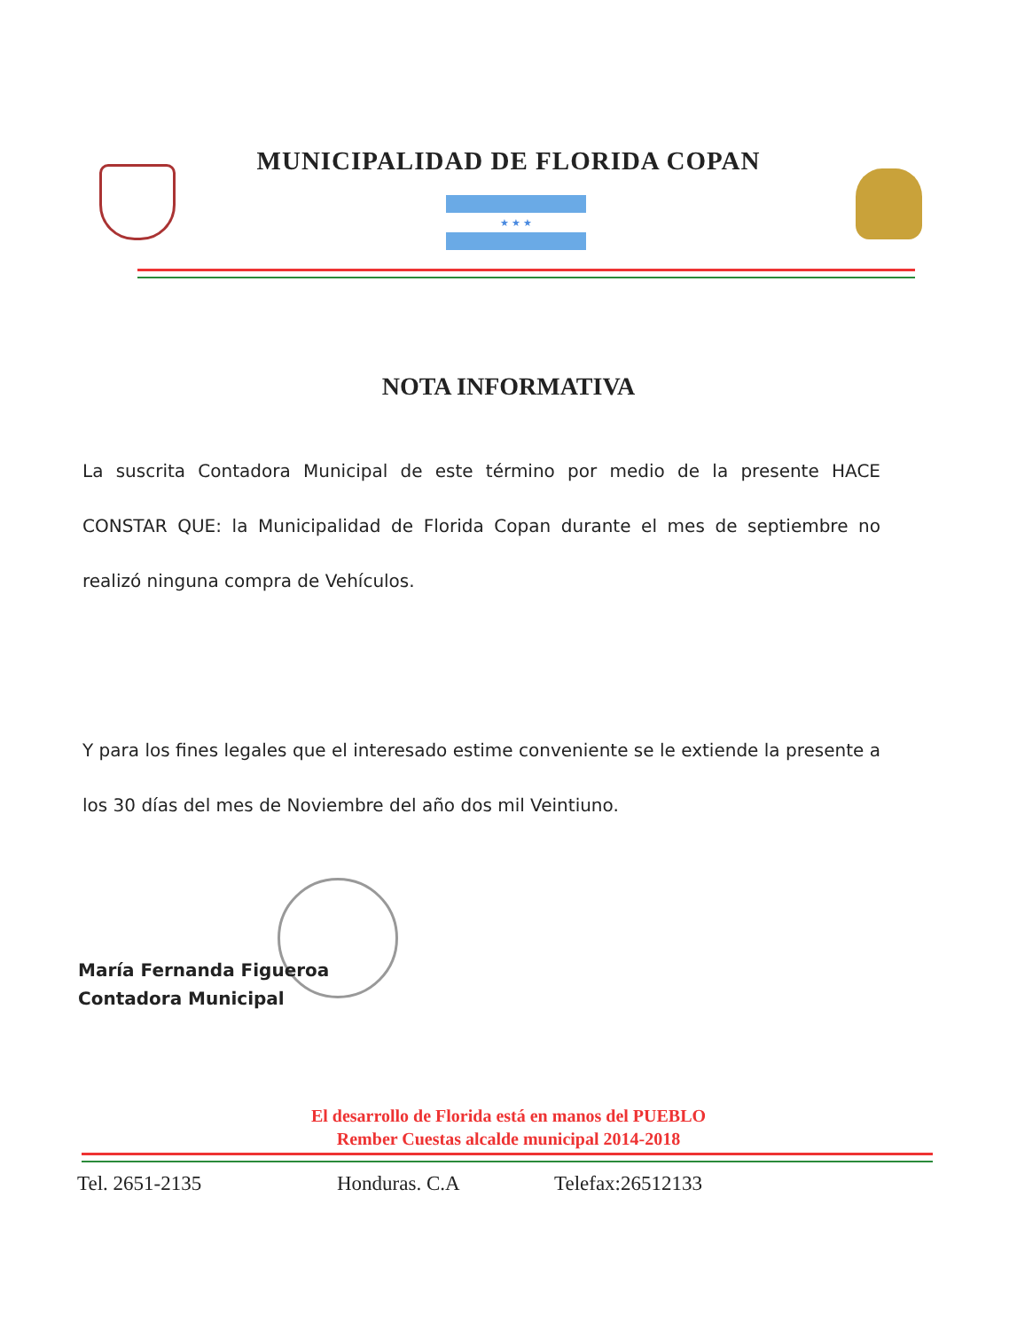MUNICIPALIDAD DE FLORIDA COPAN
★ ★ ★
NOTA INFORMATIVA
La suscrita Contadora Municipal de este término por medio de la presente HACE CONSTAR QUE: la Municipalidad de Florida Copan durante el mes de septiembre no realizó ninguna compra de Vehículos.
Y para los fines legales que el interesado estime conveniente se le extiende la presente a los 30 días del mes de Noviembre del año dos mil Veintiuno.
María Fernanda Figueroa
Contadora Municipal
El desarrollo de Florida está en manos del PUEBLO
Rember Cuestas alcalde municipal 2014-2018
Tel. 2651-2135 Honduras. C.A Telefax:26512133